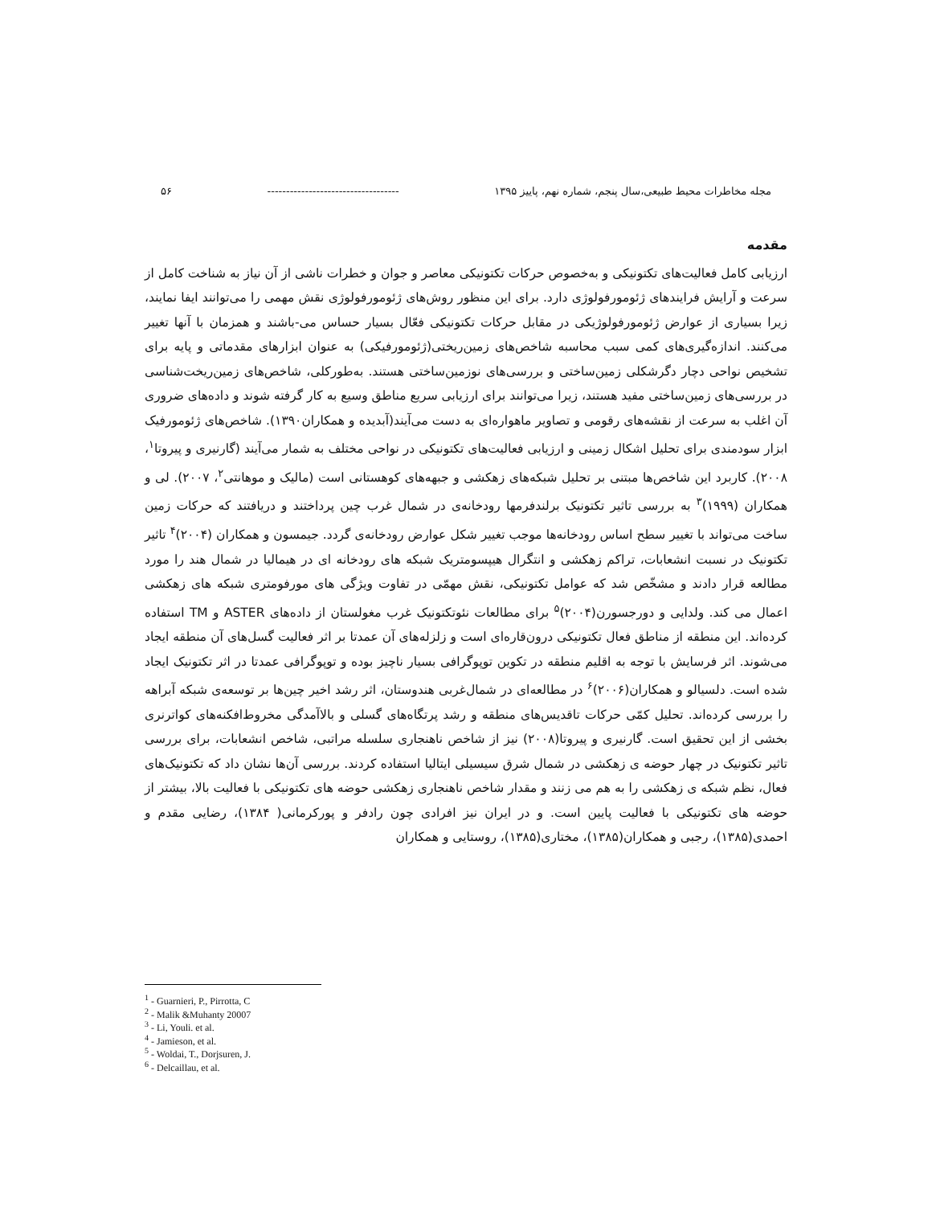مجله مخاطرات محیط طبیعی،سال پنجم، شماره نهم، پاییز ۱۳۹۵ ----------------------------------- ۵۶
مقدمه
ارزیابی کامل فعالیت‌های تکتونیکی و به‌خصوص حرکات تکتونیکی معاصر و جوان و خطرات ناشی از آن نیاز به شناخت کامل از سرعت و آرایش فرایندهای ژئومورفولوژی دارد. برای این منظور روش‌های ژئومورفولوژی نقش مهمی را می‌توانند ایفا نمایند، زیرا بسیاری از عوارض ژئومورفولوژیکی در مقابل حرکات تکتونیکی فعّال بسیار حساس می-باشند و همزمان با آنها تغییر می‌کنند. اندازه‌گیری‌های کمی سبب محاسبه شاخص‌های زمین‌ریختی(ژئومورفیکی) به عنوان ابزارهای مقدماتی و پایه برای تشخیص نواحی دچار دگرشکلی زمین‌ساختی و بررسی‌های نوزمین‌ساختی هستند. به‌طورکلی، شاخص‌های زمین‌ریخت‌شناسی در بررسی‌های زمین‌ساختی مفید هستند، زیرا می‌توانند برای ارزیابی سریع مناطق وسیع به کار گرفته شوند و داده‌های ضروری آن اغلب به سرعت از نقشه‌های رقومی و تصاویر ماهواره‌ای به دست می‌آیند(آبدیده و همکاران۱۳۹۰). شاخص‌های ژئومورفیک ابزار سودمندی برای تحلیل اشکال زمینی و ارزیابی فعالیت‌های تکتونیکی در نواحی مختلف به شمار می‌آیند (گارنیری و پیروتا<sup>۱</sup>، ۲۰۰۸). کاربرد این شاخص‌ها مبتنی بر تحلیل شبکه‌های زهکشی و جبهه‌های کوهستانی است (مالیک و موهانتی<sup>۲</sup>، ۲۰۰۷). لی و همکاران (۱۹۹۹)<sup>۳</sup> به بررسی تاثیر تکتونیک برلندفرمها رودخانه‌ی در شمال غرب چین پرداختند و دریافتند که حرکات زمین ساخت می‌تواند با تغییر سطح اساس رودخانه‌ها موجب تغییر شکل عوارض رودخانه‌ی گردد. جیمسون و همکاران (۲۰۰۴)<sup>۴</sup> تاثیر تکتونیک در نسبت انشعابات، تراکم زهکشی و انتگرال هیپسومتریک شبکه های رودخانه ای در هیمالیا در شمال هند را مورد مطالعه قرار دادند و مشخّص شد که عوامل تکتونیکی، نقش مهمّی در تفاوت ویژگی های مورفومتری شبکه های زهکشی اعمال می کند. ولدایی و دورجسورن(۲۰۰۴)<sup>۵</sup> برای مطالعات نئوتکتونیک غرب مغولستان از داده‌های ASTER و TM استفاده کرده‌اند. این منطقه از مناطق فعال تکتونیکی درون‌قاره‌ای است و زلزله‌های آن عمدتا بر اثر فعالیت گسل‌های آن منطقه ایجاد می‌شوند. اثر فرسایش با توجه به اقلیم منطقه در تکوین توپوگرافی بسیار ناچیز بوده و توپوگرافی عمدتا در اثر تکتونیک ایجاد شده است. دلسیالو و همکاران(۲۰۰۶)<sup>۶</sup> در مطالعه‌ای در شمال‌غربی هندوستان، اثر رشد اخیر چین‌ها بر توسعه‌ی شبکه آبراهه را بررسی کرده‌اند. تحلیل کمّی حرکات تاقدیس‌های منطقه و رشد پرتگاه‌های گسلی و بالاآمدگی مخروط‌افکنه‌های کواترنری بخشی از این تحقیق است. گارنیری و پیروتا(۲۰۰۸) نیز از شاخص ناهنجاری سلسله مراتبی، شاخص انشعابات، برای بررسی تاثیر تکتونیک در چهار حوضه ی زهکشی در شمال شرق سیسیلی ایتالیا استفاده کردند. بررسی آن‌ها نشان داد که تکتونیک‌های فعال، نظم شبکه ی زهکشی را به هم می زنند و مقدار شاخص ناهنجاری زهکشی حوضه های تکتونیکی با فعالیت بالا، بیشتر از حوضه های تکتونیکی با فعالیت پایین است. و در ایران نیز افرادی چون رادفر و پورکرمانی( ۱۳۸۴)، رضایی مقدم و احمدی(۱۳۸۵)، رجبی و همکاران(۱۳۸۵)، مختاری(۱۳۸۵)، روستایی و همکاران
<sup>1</sup> - Guarnieri, P., Pirrotta, C
<sup>2</sup> - Malik &Muhanty 20007
<sup>3</sup> - Li, Youli. et al.
<sup>4</sup> - Jamieson, et al.
<sup>5</sup> - Woldai, T., Dorjsuren, J.
<sup>6</sup> - Delcaillau, et al.